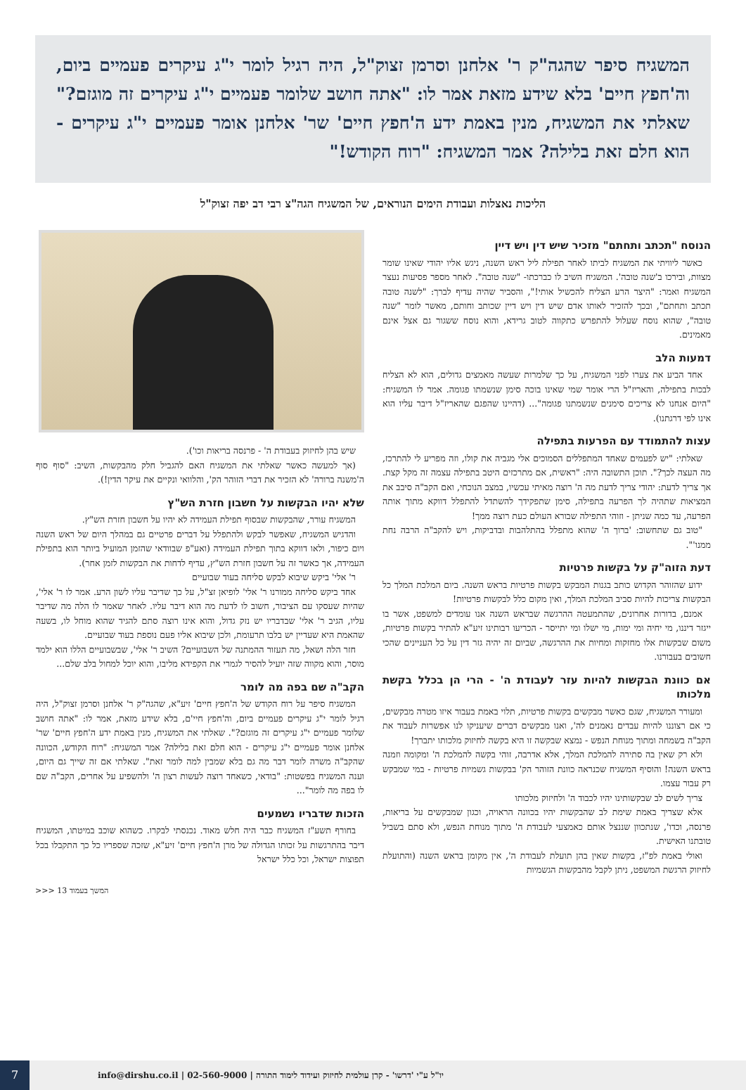המשגיח סיפר שהגה"ק ר' אלחנן וסרמן זצוק"ל, היה רגיל לומר י"ג עיקרים פעמיים ביום, וה'חפץ חיים' בלא שידע מזאת אמר לו: "אתה חושב שלומר פעמיים י"ג עיקרים זה מוגזם?" שאלתי את המשגיח, מנין באמת ידע ה'חפץ חיים' שר' אלחנן אומר פעמיים י"ג עיקרים - הוא חלם זאת בלילה? אמר המשגיח: "רוח הקודש!"
הליכות נאצלות ועבודת הימים הנוראים, של המשגיח הגה"צ רבי דב יפה זצוק"ל
הנוסח "תכתב ותחתם" מזכיר שיש דין ויש דיין
כאשר ליוויתי את המשגיח לביתו לאחר תפילת ליל ראש השנה, ניגש אליו יהודי שאינו שומר מצוות, ובירכו ב'שנה טובה'. המשגיח השיב לו כברכתו- "שנה טובה". לאחר מספר פסיעות נעצר המשגיח ואמר: "היצר הרע הצליח להכשיל אותי!", והסביר שהיה עדיף לברך: "לשנה טובה תכתב ותחתם", ובכך להזכיר לאותו אדם שיש דין ויש דיין שכותב וחותם, מאשר לומר "שנה טובה", שהוא נוסח שעלול להתפרש כתקווה לטוב גרידא, והוא נוסח ששגור גם אצל אינם מאמינים.
דמעות הלב
אחד הביע את צערו לפני המשגיח, על כך שלמרות שעשה מאמצים גדולים, הוא לא הצליח לבכות בתפילה, והאריז"ל הרי אומר שמי שאינו בוכה סימן שנשמתו פגומה. אמר לו המשגיח: "היום אנחנו לא צריכים סימנים שנשמתנו פגומה"... (דהיינו שהפגם שהאריז"ל דיבר עליו הוא אינו לפי דרגתנו).
עצות להתמודד עם הפרעות בתפילה
שאלתי: "יש לפעמים שאחד המתפללים הסמוכים אלי מגביה את קולו, וזה מפריע לי להתרכז, מה העצה לכך?". תוכן התשובה היה: "ראשית, אם מתרכזים היטב בתפילה עצמה זה מקל קצת. אך צריך לדעת: יהודי צריך לדעת מה ה' רוצה מאיתי עכשיו, במצב הנוכחי, ואם הקב"ה סיבב את המציאות שתהיה לך הפרעה בתפילה, סימן שתפקידך להשתדל להתפלל דווקא מתוך אותה הפרעה, עד כמה שניתן - וזוהי התפילה שבורא העולם כעת רוצה ממך!
"טוב גם שתחשוב: 'ברוך ה' שהוא מתפלל בהתלהבות ובדביקות, ויש להקב"ה הרבה נחת ממנו'".
דעת הזוה"ק על בקשות פרטיות
ידוע שהזוהר הקדוש כותב בגנות המבקש בקשות פרטיות בראש השנה. ביום המלכת המלך כל הבקשות צריכות להיות סביב המלכת המלך, ואין מקום כלל לבקשות פרטיות!
אמנם, בדורות אחרונים, שהתמעטה ההרגשה שבראש השנה אנו עומדים למשפט, אשר בו ייגזר דיננו, מי יחיה ומי ימות, מי ישלו ומי יתייסר - הכריעו רבותינו זיע"א להתיר בקשות פרטיות, משום שבקשות אלו מחזקות ומחיות את ההרגשה, שביום זה יהיה גזר דין על כל העניינים שהכי חשובים בעבורנו.
אם כוונת הבקשות להיות עזר לעבודת ה' - הרי הן בכלל בקשת מלכותו
ומעורר המשגיח, שגם כאשר מבקשים בקשות פרטיות, תלוי באמת בעבור איזו מטרה מבקשים, כי אם רצוננו להיות עבדים נאמנים לה', ואנו מבקשים דברים שיעניקו לנו אפשרות לעבוד את הקב"ה בשמחה ומתוך מנוחת הנפש - נמצא שבקשה זו היא בקשה לחיזוק מלכותו יתברך!
ולא רק שאין בה סתירה להמלכת המלך, אלא אדרבה, זוהי בקשה להמלכת ה' ומקומה וזמנה בראש השנה! והוסיף המשגיח שכנראה כוונת הזוהר הק' בבקשות גשמיות פרטיות - במי שמבקש רק עבור עצמו.
צריך לשים לב שבקשותינו יהיו לכבוד ה' ולחיזוק מלכותו
אלא שצריך באמת שימת לב שהבקשות יהיו בכוונה הראויה, וכגון שמבקשים על בריאות, פרנסה, וכדו', שנתכוון שננצל אותם כאמצעי לעבודת ה' מתוך מנוחת הנפש, ולא סתם בשביל טובתנו האישית.
ואולי באמת לפ"ז, בקשות שאין בהן תועלת לעבודת ה', אין מקומן בראש השנה (והתועלת לחיזוק הרגשת המשפט, ניתן לקבל מהבקשות הגשמיות
שיש בהן לחיזוק בעבודת ה' - פרנסה בריאות וכו').
(אך למעשה כאשר שאלתי את המשגיח האם להגביל חלק מהבקשות, השיב: "סוף סוף ה'משנה ברורה' לא הזכיר את דברי הזוהר הק', והלוואי ונקיים את עיקר הדין!).
שלא יהיו הבקשות על חשבון חזרת הש"ץ
המשגיח עורר, שהבקשות שבסוף תפילת העמידה לא יהיו על חשבון חזרת הש"ץ.
והדגיש המשגיח, שאפשר לבקש ולהתפלל על דברים פרטיים גם במהלך היום של ראש השנה ויום כיפור, ולאו דווקא בתוך תפילת העמידה (ואע"פ שבוודאי שהזמן המועיל ביותר הוא בתפילת העמידה, אך כאשר זה על חשבון חזרת הש"ץ, עדיף לדחות את הבקשות לזמן אחר).
ר' אלי' ביקש שיבוא לבקש סליחה בעוד שבועיים
אחד ביקש סליחה ממורנו ר' אלי' לופיאן זצ"ל, על כך שדיבר עליו לשון הרע. אמר לו ר' אלי', שהיות שעסקו עם הציבור, חשוב לו לדעת מה הוא דיבר עליו. לאחר שאמר לו הלה מה שדיבר עליו, הגיב ר' אלי' שבדבריו יש נזק גדול, והוא אינו רוצה סתם להגיד שהוא מוחל לו, בשעה שהאמת היא שעדיין יש בלבו תרעומת, ולכן שיבוא אליו פעם נוספת בעוד שבועיים.
חזר הלה ושאל, מה תעזור ההמתנה של השבועיים? השיב ר' אלי', שבשבועיים הללו הוא ילמד מוסר, והוא מקווה שזה יועיל להסיר לגמרי את הקפידא מליבו, והוא יוכל למחול בלב שלם...
הקב"ה שם בפה מה לומר
המשגיח סיפר על רוח הקודש של ה'חפץ חיים' זיע"א, שהגה"ק ר' אלחנן וסרמן זצוק"ל, היה רגיל לומר י"ג עיקרים פעמיים ביום, וה'חפץ חיי'ם, בלא שידע מזאת, אמר לו: "אתה חושב שלומר פעמיים י"ג עיקרים זה מוגזם?". שאלתי את המשגיח, מנין באמת ידע ה'חפץ חיים' שר' אלחנן אומר פעמיים י"ג עיקרים - הוא חלם זאת בלילה? אמר המשגיח: "רוח הקודש, הכוונה שהקב"ה משרה לומר דבר מה גם בלא שמבין למה לומר זאת". שאלתי אם זה שייך גם היום, וענה המשגיח בפשטות: "בודאי, כשאחד רוצה לעשות רצון ה' ולהשפיע על אחרים, הקב"ה שם לו בפה מה לומר"...
הזכות שדבריו נשמעים
בחורף תשע"ז המשגיח כבר היה חלש מאוד. נכנסתי לבקרו. כשהוא שוכב במיטתו, המשגיח דיבר בהתרגשות על זכותו הגדולה של מרן ה'חפץ חיים' זיע"א, שזכה שספריו כל כך התקבלו בכל תפוצות ישראל, וכל כלל ישראל
המשך בעמוד 13 <<<
יו"ל ע"י 'דרשו' - קרן עולמית לחיזוק ועידוד לימוד התורה | 02-560-9000 | info@dirshu.co.il
7